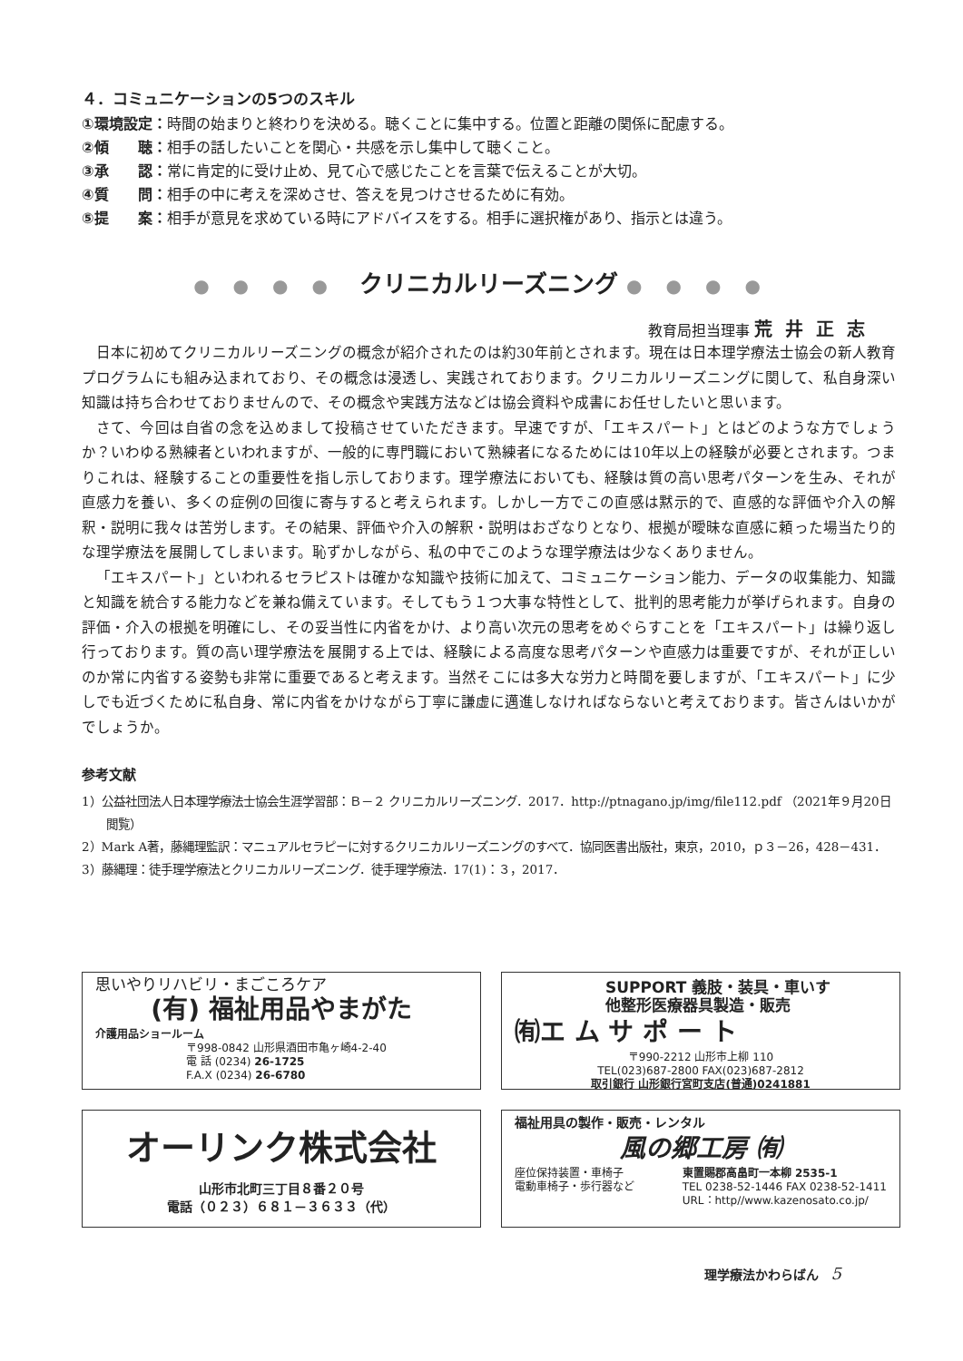４．コミュニケーションの5つのスキル
①環境設定：時間の始まりと終わりを決める。聴くことに集中する。位置と距離の関係に配慮する。
②傾　　聴：相手の話したいことを関心・共感を示し集中して聴くこと。
③承　　認：常に肯定的に受け止め、見て心で感じたことを言葉で伝えることが大切。
④質　　問：相手の中に考えを深めさせ、答えを見つけさせるために有効。
⑤提　　案：相手が意見を求めている時にアドバイスをする。相手に選択権があり、指示とは違う。
●●●● クリニカルリーズニング ●●●●
教育局担当理事 荒井正志
日本に初めてクリニカルリーズニングの概念が紹介されたのは約30年前とされます。現在は日本理学療法士協会の新人教育プログラムにも組み込まれており、その概念は浸透し、実践されております。クリニカルリーズニングに関して、私自身深い知識は持ち合わせておりませんので、その概念や実践方法などは協会資料や成書にお任せしたいと思います。
さて、今回は自省の念を込めまして投稿させていただきます。早速ですが､「エキスパート」とはどのような方でしょうか？いわゆる熟練者といわれますが、一般的に専門職において熟練者になるためには10年以上の経験が必要とされます。つまりこれは、経験することの重要性を指し示しております。理学療法においても、経験は質の高い思考パターンを生み、それが直感力を養い、多くの症例の回復に寄与すると考えられます。しかし一方でこの直感は黙示的で、直感的な評価や介入の解釈・説明に我々は苦労します。その結果、評価や介入の解釈・説明はおざなりとなり、根拠が曖昧な直感に頼った場当たり的な理学療法を展開してしまいます。恥ずかしながら、私の中でこのような理学療法は少なくありません。
「エキスパート」といわれるセラピストは確かな知識や技術に加えて、コミュニケーション能力、データの収集能力、知識と知識を統合する能力などを兼ね備えています。そしてもう１つ大事な特性として、批判的思考能力が挙げられます。自身の評価・介入の根拠を明確にし、その妥当性に内省をかけ、より高い次元の思考をめぐらすことを「エキスパート」は繰り返し行っております。質の高い理学療法を展開する上では、経験による高度な思考パターンや直感力は重要ですが、それが正しいのか常に内省する姿勢も非常に重要であると考えます。当然そこには多大な労力と時間を要しますが､「エキスパート」に少しでも近づくために私自身、常に内省をかけながら丁寧に謙虚に邁進しなければならないと考えております。皆さんはいかがでしょうか。
参考文献
1）公益社団法人日本理学療法士協会生涯学習部：Ｂ－２ クリニカルリーズニング．2017．http://ptnagano.jp/img/file112.pdf （2021年９月20日閲覧）
2）Mark A著，藤縄理監訳：マニュアルセラピーに対するクリニカルリーズニングのすべて．協同医書出版社，東京，2010，ｐ３－26，428－431．
3）藤縄理：徒手理学療法とクリニカルリーズニング．徒手理学療法．17(1)：３，2017．
思いやりリハビリ・まごころケア
(有) 福祉用品やまがた
介護用品ショールーム
〒998-0842 山形県酒田市亀ヶ崎4-2-40
電 話 (0234) 26-1725
F.A.X (0234) 26-6780
SUPPORT 義肢・装具・車いす
他整形医療器具製造・販売
㈲エ ム サ ポ ー ト
〒990-2212 山形市上柳 110
TEL(023)687-2800 FAX(023)687-2812
取引銀行 山形銀行宮町支店(普通)0241881
オーリンク株式会社
山形市北町三丁目８番２０号
電話（０２３）６８１－３６３３（代）
福祉用具の製作・販売・レンタル
風の郷工房 ㈲
座位保持装置・車椅子
電動車椅子・歩行器など
東置賜郡高畠町一本柳 2535-1
TEL 0238-52-1446 FAX 0238-52-1411
URL：http//www.kazenosato.co.jp/
理学療法かわらばん　5